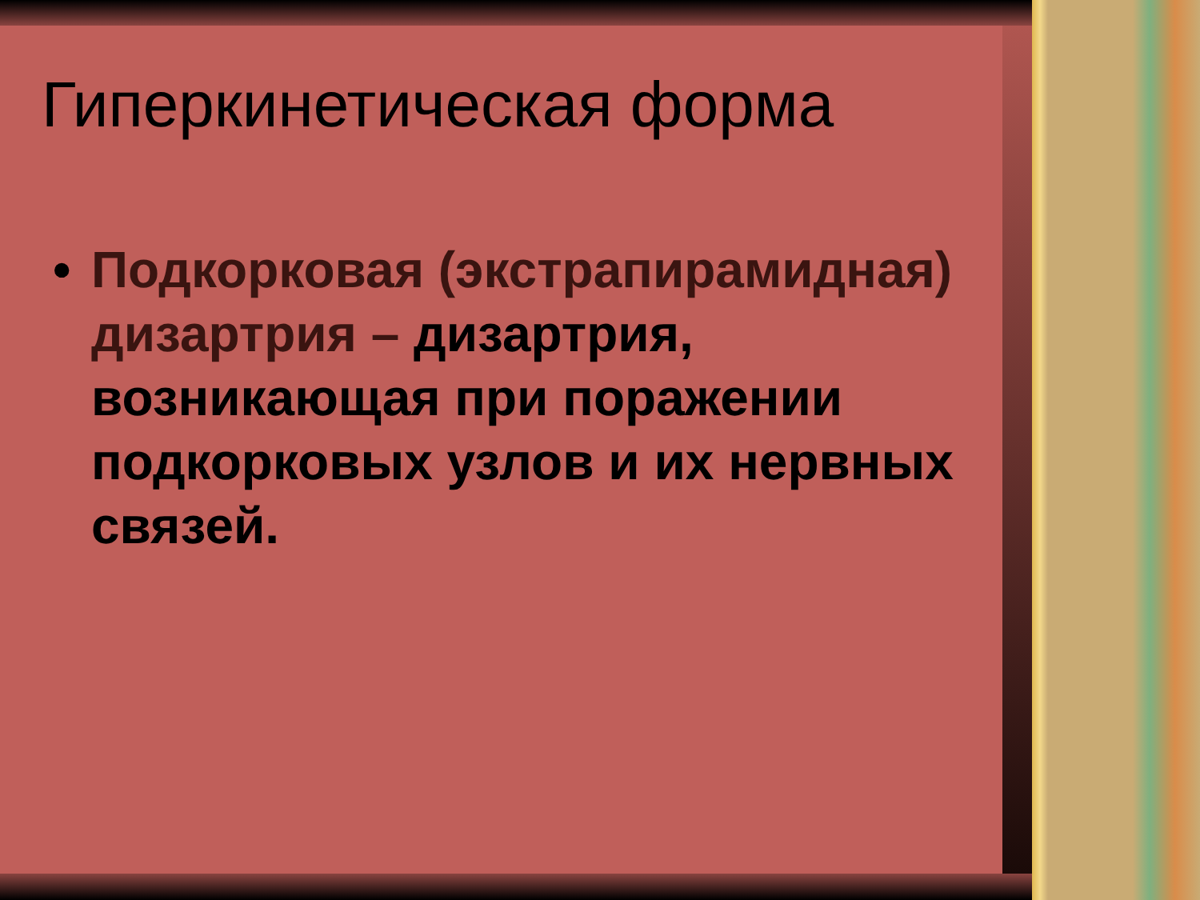Гиперкинетическая форма
• Подкорковая (экстрапирамидная) дизартрия – дизартрия, возникающая при поражении подкорковых узлов и их нервных связей.